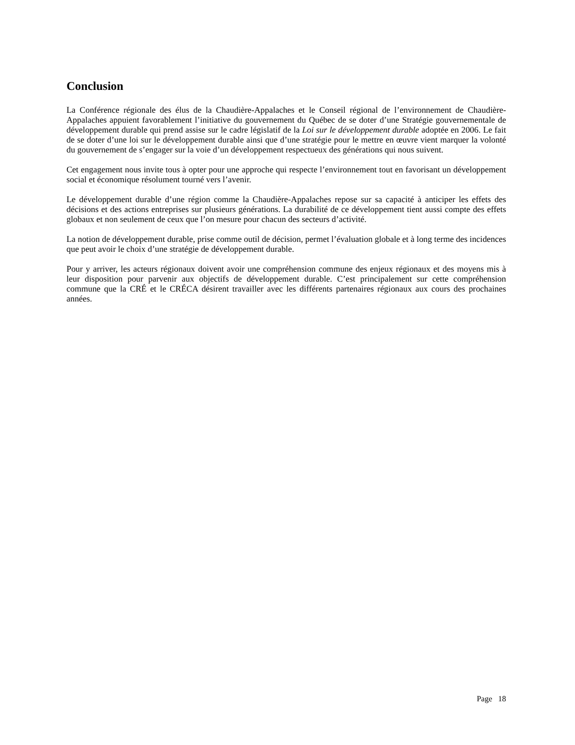Conclusion
La Conférence régionale des élus de la Chaudière-Appalaches et le Conseil régional de l’environnement de Chaudière-Appalaches appuient favorablement l’initiative du gouvernement du Québec de se doter d’une Stratégie gouvernementale de développement durable qui prend assise sur le cadre législatif de la Loi sur le développement durable adoptée en 2006. Le fait de se doter d’une loi sur le développement durable ainsi que d’une stratégie pour le mettre en œuvre vient marquer la volonté du gouvernement de s’engager sur la voie d’un développement respectueux des générations qui nous suivent.
Cet engagement nous invite tous à opter pour une approche qui respecte l’environnement tout en favorisant un développement social et économique résolument tourné vers l’avenir.
Le développement durable d’une région comme la Chaudière-Appalaches repose sur sa capacité à anticiper les effets des décisions et des actions entreprises sur plusieurs générations. La durabilité de ce développement tient aussi compte des effets globaux et non seulement de ceux que l’on mesure pour chacun des secteurs d’activité.
La notion de développement durable, prise comme outil de décision, permet l’évaluation globale et à long terme des incidences que peut avoir le choix d’une stratégie de développement durable.
Pour y arriver, les acteurs régionaux doivent avoir une compréhension commune des enjeux régionaux et des moyens mis à leur disposition pour parvenir aux objectifs de développement durable. C’est principalement sur cette compréhension commune que la CRÉ et le CRÉCA désirent travailler avec les différents partenaires régionaux aux cours des prochaines années.
Page 18